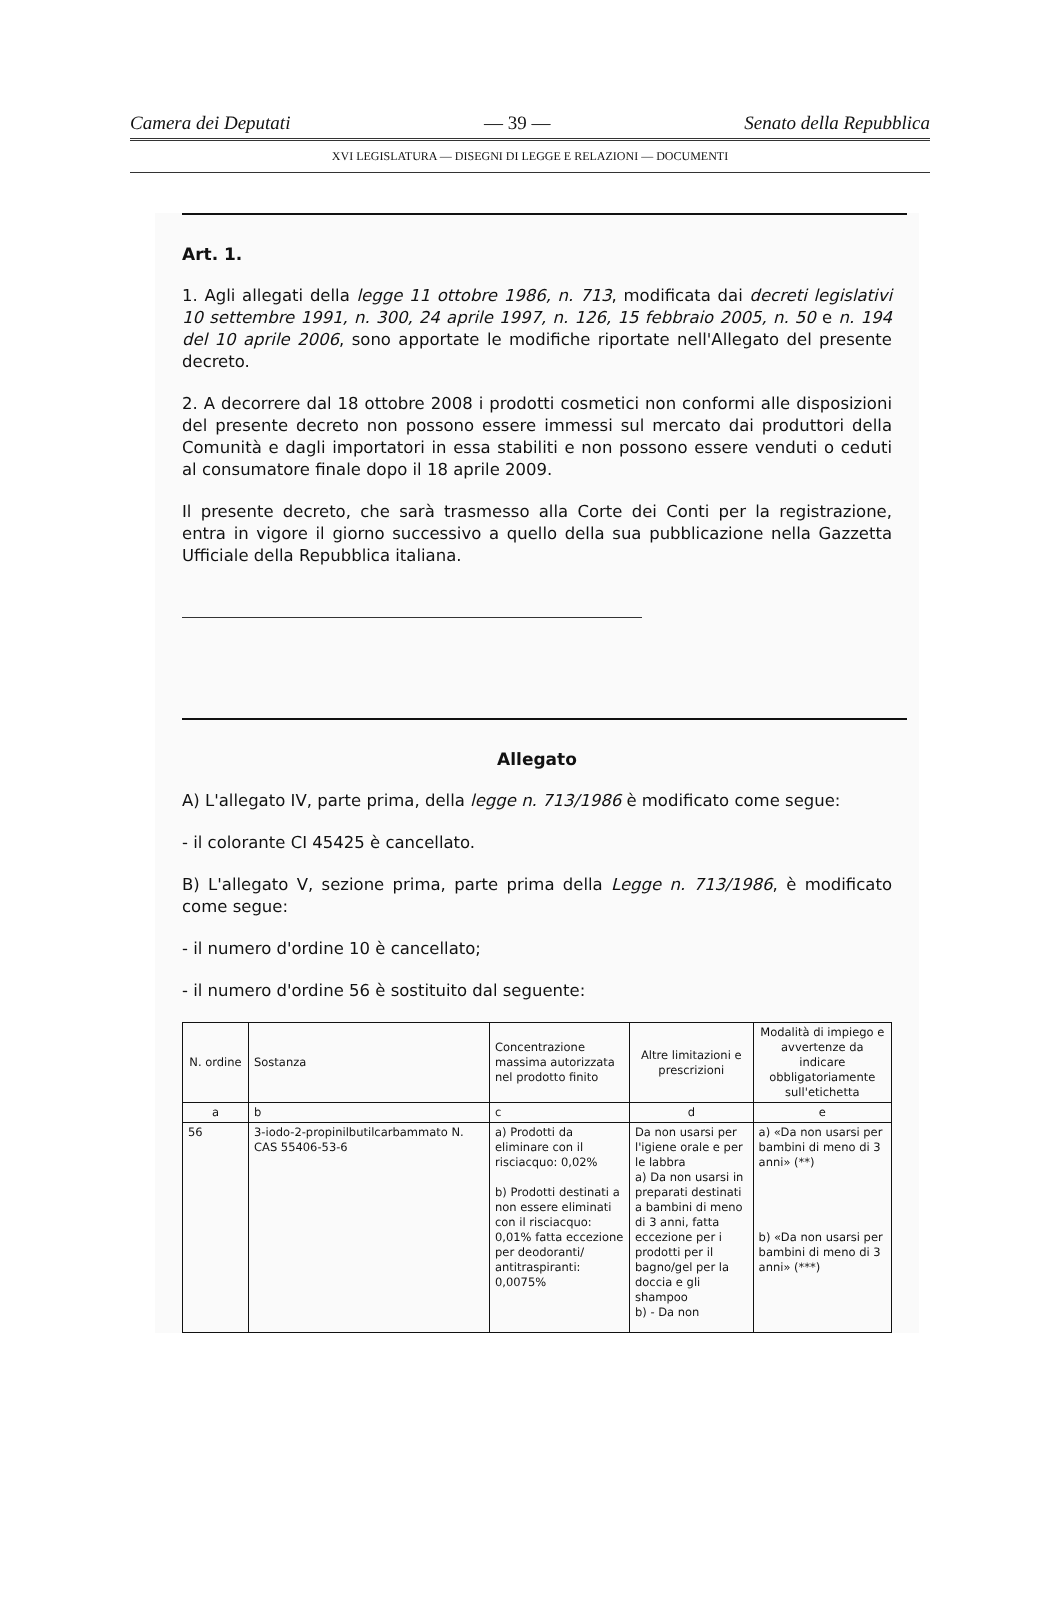Camera dei Deputati — 39 — Senato della Repubblica
XVI LEGISLATURA — DISEGNI DI LEGGE E RELAZIONI — DOCUMENTI
Art. 1.
1. Agli allegati della legge 11 ottobre 1986, n. 713, modificata dai decreti legislativi 10 settembre 1991, n. 300, 24 aprile 1997, n. 126, 15 febbraio 2005, n. 50 e n. 194 del 10 aprile 2006, sono apportate le modifiche riportate nell'Allegato del presente decreto.
2. A decorrere dal 18 ottobre 2008 i prodotti cosmetici non conformi alle disposizioni del presente decreto non possono essere immessi sul mercato dai produttori della Comunità e dagli importatori in essa stabiliti e non possono essere venduti o ceduti al consumatore finale dopo il 18 aprile 2009.
Il presente decreto, che sarà trasmesso alla Corte dei Conti per la registrazione, entra in vigore il giorno successivo a quello della sua pubblicazione nella Gazzetta Ufficiale della Repubblica italiana.
Allegato
A) L'allegato IV, parte prima, della legge n. 713/1986 è modificato come segue:
- il colorante CI 45425 è cancellato.
B) L'allegato V, sezione prima, parte prima della Legge n. 713/1986, è modificato come segue:
- il numero d'ordine 10 è cancellato;
- il numero d'ordine 56 è sostituito dal seguente:
| N. ordine | Sostanza | Concentrazione massima autorizzata nel prodotto finito | Altre limitazioni e prescrizioni | Modalità di impiego e avvertenze da indicare obbligatoriamente sull'etichetta |
| --- | --- | --- | --- | --- |
| a | b | c | d | e |
| 56 | 3-iodo-2-propinilbutilcarbammato N. CAS 55406-53-6 | a) Prodotti da eliminare con il risciacquo: 0,02% b) Prodotti destinati a non essere eliminati con il risciacquo: 0,01% fatta eccezione per deodoranti/ antitraspiranti: 0,0075% | Da non usarsi per l'igiene orale e per le labbra a) Da non usarsi in preparati destinati a bambini di meno di 3 anni, fatta eccezione per i prodotti per il bagno/gel per la doccia e gli shampoo b) - Da non | a) «Da non usarsi per bambini di meno di 3 anni» (**) b) «Da non usarsi per bambini di meno di 3 anni» (***) |